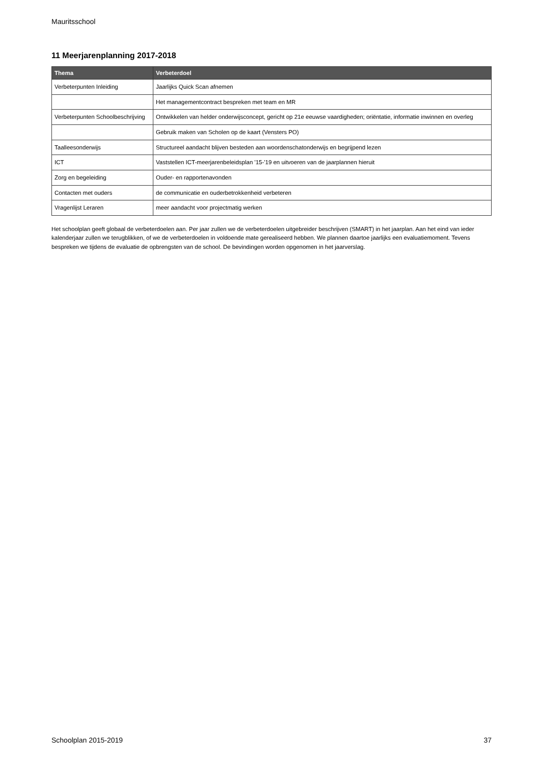Mauritsschool
11 Meerjarenplanning 2017-2018
| Thema | Verbeterdoel |
| --- | --- |
| Verbeterpunten Inleiding | Jaarlijks Quick Scan afnemen |
| | Het managementcontract bespreken met team en MR |
| Verbeterpunten Schoolbeschrijving | Ontwikkelen van helder onderwijsconcept, gericht op 21e eeuwse vaardigheden; oriëntatie, informatie inwinnen en overleg |
| | Gebruik maken van Scholen op de kaart (Vensters PO) |
| Taalleesonderwijs | Structureel aandacht blijven besteden aan woordenschatonderwijs en begrijpend lezen |
| ICT | Vaststellen ICT-meerjarenbeleidsplan '15-'19 en uitvoeren van de jaarplannen hieruit |
| Zorg en begeleiding | Ouder- en rapportenavonden |
| Contacten met ouders | de communicatie en ouderbetrokkenheid verbeteren |
| Vragenlijst Leraren | meer aandacht voor projectmatig werken |
Het schoolplan geeft globaal de verbeterdoelen aan. Per jaar zullen we de verbeterdoelen uitgebreider beschrijven (SMART) in het jaarplan. Aan het eind van ieder kalenderjaar zullen we terugblikken, of we de verbeterdoelen in voldoende mate gerealiseerd hebben. We plannen daartoe jaarlijks een evaluatiemoment. Tevens bespreken we tijdens de evaluatie de opbrengsten van de school. De bevindingen worden opgenomen in het jaarverslag.
Schoolplan 2015-2019 37